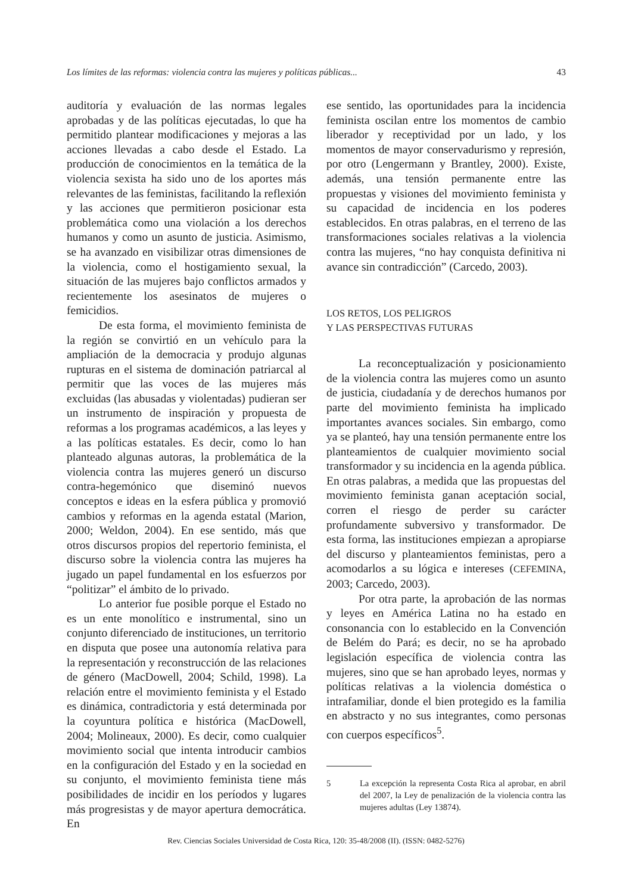Los límites de las reformas: violencia contra las mujeres y políticas públicas... 43
auditoría y evaluación de las normas legales aprobadas y de las políticas ejecutadas, lo que ha permitido plantear modificaciones y mejoras a las acciones llevadas a cabo desde el Estado. La producción de conocimientos en la temática de la violencia sexista ha sido uno de los aportes más relevantes de las feministas, facilitando la reflexión y las acciones que permitieron posicionar esta problemática como una violación a los derechos humanos y como un asunto de justicia. Asimismo, se ha avanzado en visibilizar otras dimensiones de la violencia, como el hostigamiento sexual, la situación de las mujeres bajo conflictos armados y recientemente los asesinatos de mujeres o femicidios.
De esta forma, el movimiento feminista de la región se convirtió en un vehículo para la ampliación de la democracia y produjo algunas rupturas en el sistema de dominación patriarcal al permitir que las voces de las mujeres más excluidas (las abusadas y violentadas) pudieran ser un instrumento de inspiración y propuesta de reformas a los programas académicos, a las leyes y a las políticas estatales. Es decir, como lo han planteado algunas autoras, la problemática de la violencia contra las mujeres generó un discurso contra-hegemónico que diseminó nuevos conceptos e ideas en la esfera pública y promovió cambios y reformas en la agenda estatal (Marion, 2000; Weldon, 2004). En ese sentido, más que otros discursos propios del repertorio feminista, el discurso sobre la violencia contra las mujeres ha jugado un papel fundamental en los esfuerzos por “politizar” el ámbito de lo privado.
Lo anterior fue posible porque el Estado no es un ente monolítico e instrumental, sino un conjunto diferenciado de instituciones, un territorio en disputa que posee una autonomía relativa para la representación y reconstrucción de las relaciones de género (MacDowell, 2004; Schild, 1998). La relación entre el movimiento feminista y el Estado es dinámica, contradictoria y está determinada por la coyuntura política e histórica (MacDowell, 2004; Molineaux, 2000). Es decir, como cualquier movimiento social que intenta introducir cambios en la configuración del Estado y en la sociedad en su conjunto, el movimiento feminista tiene más posibilidades de incidir en los períodos y lugares más progresistas y de mayor apertura democrática. En
ese sentido, las oportunidades para la incidencia feminista oscilan entre los momentos de cambio liberador y receptividad por un lado, y los momentos de mayor conservadurismo y represión, por otro (Lengermann y Brantley, 2000). Existe, además, una tensión permanente entre las propuestas y visiones del movimiento feminista y su capacidad de incidencia en los poderes establecidos. En otras palabras, en el terreno de las transformaciones sociales relativas a la violencia contra las mujeres, “no hay conquista definitiva ni avance sin contradicción” (Carcedo, 2003).
LOS RETOS, LOS PELIGROS
Y LAS PERSPECTIVAS FUTURAS
La reconceptualización y posicionamiento de la violencia contra las mujeres como un asunto de justicia, ciudadanía y de derechos humanos por parte del movimiento feminista ha implicado importantes avances sociales. Sin embargo, como ya se planteó, hay una tensión permanente entre los planteamientos de cualquier movimiento social transformador y su incidencia en la agenda pública. En otras palabras, a medida que las propuestas del movimiento feminista ganan aceptación social, corren el riesgo de perder su carácter profundamente subversivo y transformador. De esta forma, las instituciones empiezan a apropiarse del discurso y planteamientos feministas, pero a acomodarlos a su lógica e intereses (CEFEMINA, 2003; Carcedo, 2003).
Por otra parte, la aprobación de las normas y leyes en América Latina no ha estado en consonancia con lo establecido en la Convención de Belém do Pará; es decir, no se ha aprobado legislación específica de violencia contra las mujeres, sino que se han aprobado leyes, normas y políticas relativas a la violencia doméstica o intrafamiliar, donde el bien protegido es la familia en abstracto y no sus integrantes, como personas con cuerpos específicos<sup>5</sup>.
5 La excepción la representa Costa Rica al aprobar, en abril del 2007, la Ley de penalización de la violencia contra las mujeres adultas (Ley 13874).
Rev. Ciencias Sociales Universidad de Costa Rica, 120: 35-48/2008 (II). (ISSN: 0482-5276)